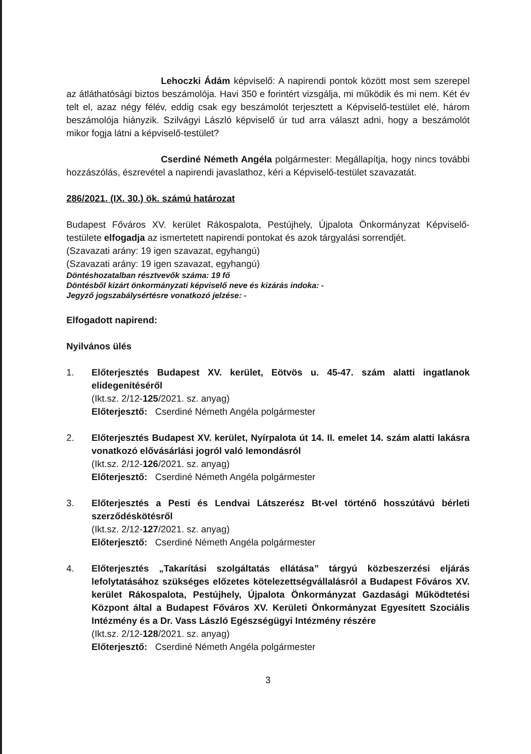Lehoczki Ádám képviselő: A napirendi pontok között most sem szerepel az átláthatósági biztos beszámolója. Havi 350 e forintért vizsgálja, mi működik és mi nem. Két év telt el, azaz négy félév, eddig csak egy beszámolót terjesztett a Képviselő-testület elé, három beszámolója hiányzik. Szilvágyi László képviselő úr tud arra választ adni, hogy a beszámolót mikor fogja látni a képviselő-testület?
Cserdiné Németh Angéla polgármester: Megállapítja, hogy nincs további hozzászólás, észrevétel a napirendi javaslathoz, kéri a Képviselő-testület szavazatát.
286/2021. (IX. 30.) ök. számú határozat
Budapest Főváros XV. kerület Rákospalota, Pestújhely, Újpalota Önkormányzat Képviselő-testülete elfogadja az ismertetett napirendi pontokat és azok tárgyalási sorrendjét.
(Szavazati arány: 19 igen szavazat, egyhangú)
(Szavazati arány: 19 igen szavazat, egyhangú)
Döntéshozatalban résztvevők száma: 19 fő
Döntésből kizárt önkormányzati képviselő neve és kizárás indoka: -
Jegyző jogszabálysértésre vonatkozó jelzése: -
Elfogadott napirend:
Nyilvános ülés
1. Előterjesztés Budapest XV. kerület, Eötvös u. 45-47. szám alatti ingatlanok elidegenítéséről
(Ikt.sz. 2/12-125/2021. sz. anyag)
Előterjesztő: Cserdiné Németh Angéla polgármester
2. Előterjesztés Budapest XV. kerület, Nyírpalota út 14. II. emelet 14. szám alatti lakásra vonatkozó elővásárlási jogról való lemondásról
(Ikt.sz. 2/12-126/2021. sz. anyag)
Előterjesztő: Cserdiné Németh Angéla polgármester
3. Előterjesztés a Pesti és Lendvai Látszerész Bt-vel történő hosszútávú bérleti szerződéskötésről
(Ikt.sz. 2/12-127/2021. sz. anyag)
Előterjesztő: Cserdiné Németh Angéla polgármester
4. Előterjesztés „Takarítási szolgáltatás ellátása” tárgyú közbeszerzési eljárás lefolytatásához szükséges előzetes kötelezettségvállalásról a Budapest Főváros XV. kerület Rákospalota, Pestújhely, Újpalota Önkormányzat Gazdasági Működtetési Központ által a Budapest Főváros XV. Kerületi Önkormányzat Egyesített Szociális Intézmény és a Dr. Vass László Egészségügyi Intézmény részére
(Ikt.sz. 2/12-128/2021. sz. anyag)
Előterjesztő: Cserdiné Németh Angéla polgármester
3